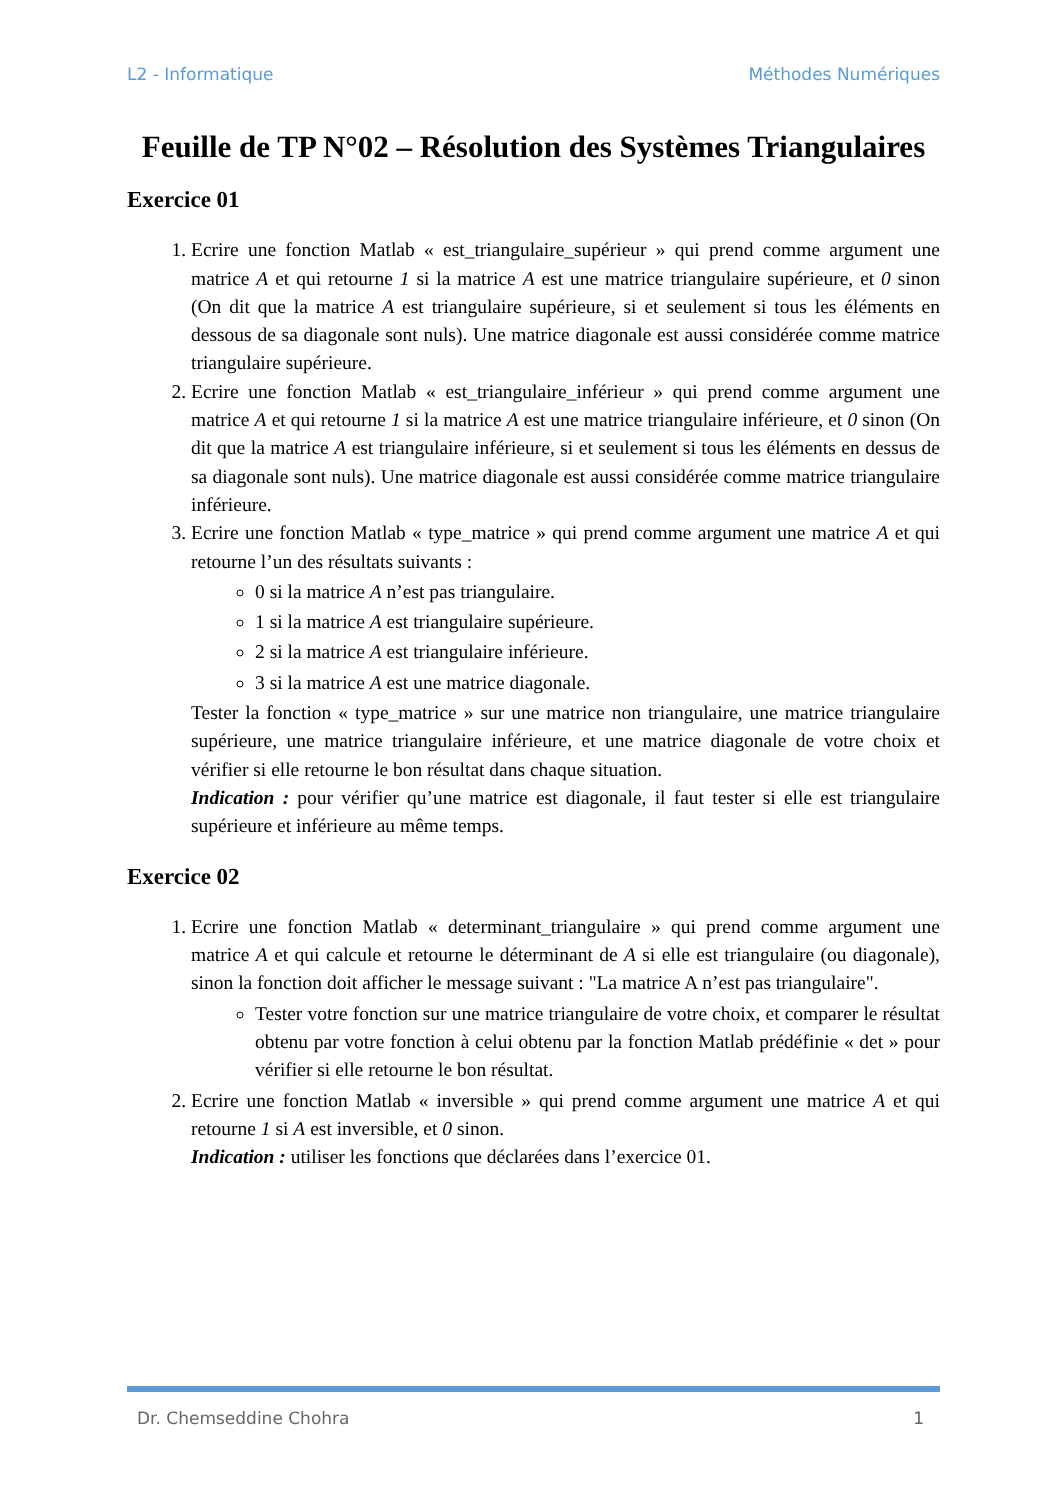L2 - Informatique Méthodes Numériques
Feuille de TP N°02 – Résolution des Systèmes Triangulaires
Exercice 01
1. Ecrire une fonction Matlab « est_triangulaire_supérieur » qui prend comme argument une matrice A et qui retourne 1 si la matrice A est une matrice triangulaire supérieure, et 0 sinon (On dit que la matrice A est triangulaire supérieure, si et seulement si tous les éléments en dessous de sa diagonale sont nuls). Une matrice diagonale est aussi considérée comme matrice triangulaire supérieure.
2. Ecrire une fonction Matlab « est_triangulaire_inférieur » qui prend comme argument une matrice A et qui retourne 1 si la matrice A est une matrice triangulaire inférieure, et 0 sinon (On dit que la matrice A est triangulaire inférieure, si et seulement si tous les éléments en dessus de sa diagonale sont nuls). Une matrice diagonale est aussi considérée comme matrice triangulaire inférieure.
3. Ecrire une fonction Matlab « type_matrice » qui prend comme argument une matrice A et qui retourne l’un des résultats suivants :
0 si la matrice A n’est pas triangulaire.
1 si la matrice A est triangulaire supérieure.
2 si la matrice A est triangulaire inférieure.
3 si la matrice A est une matrice diagonale.
Tester la fonction « type_matrice » sur une matrice non triangulaire, une matrice triangulaire supérieure, une matrice triangulaire inférieure, et une matrice diagonale de votre choix et vérifier si elle retourne le bon résultat dans chaque situation.
Indication : pour vérifier qu’une matrice est diagonale, il faut tester si elle est triangulaire supérieure et inférieure au même temps.
Exercice 02
1. Ecrire une fonction Matlab « determinant_triangulaire » qui prend comme argument une matrice A et qui calcule et retourne le déterminant de A si elle est triangulaire (ou diagonale), sinon la fonction doit afficher le message suivant : "La matrice A n’est pas triangulaire".
Tester votre fonction sur une matrice triangulaire de votre choix, et comparer le résultat obtenu par votre fonction à celui obtenu par la fonction Matlab prédéfinie « det » pour vérifier si elle retourne le bon résultat.
2. Ecrire une fonction Matlab « inversible » qui prend comme argument une matrice A et qui retourne 1 si A est inversible, et 0 sinon.
Indication : utiliser les fonctions que déclarées dans l’exercice 01.
Dr. Chemseddine Chohra 1